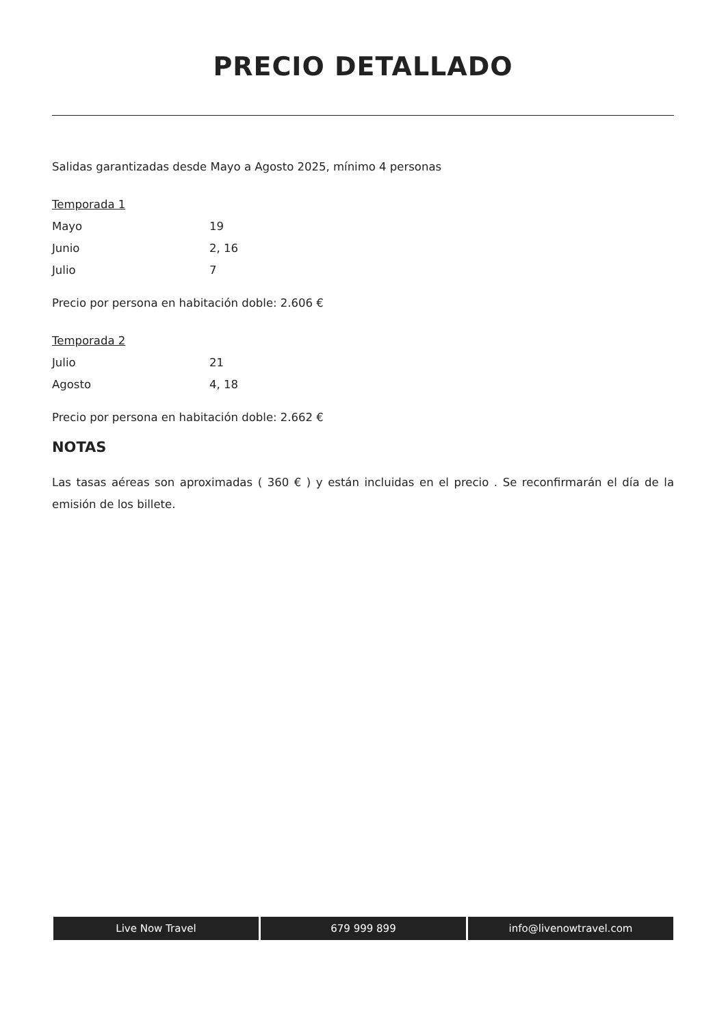PRECIO DETALLADO
Salidas garantizadas desde Mayo a Agosto 2025, mínimo 4 personas
Temporada 1
Mayo 19
Junio 2, 16
Julio 7
Precio por persona en habitación doble: 2.606 €
Temporada 2
Julio 21
Agosto 4, 18
Precio por persona en habitación doble: 2.662 €
NOTAS
Las tasas aéreas son aproximadas ( 360 € ) y están incluidas en el precio . Se reconfirmarán el día de la emisión de los billete.
Live Now Travel 679 999 899 info@livenowtravel.com